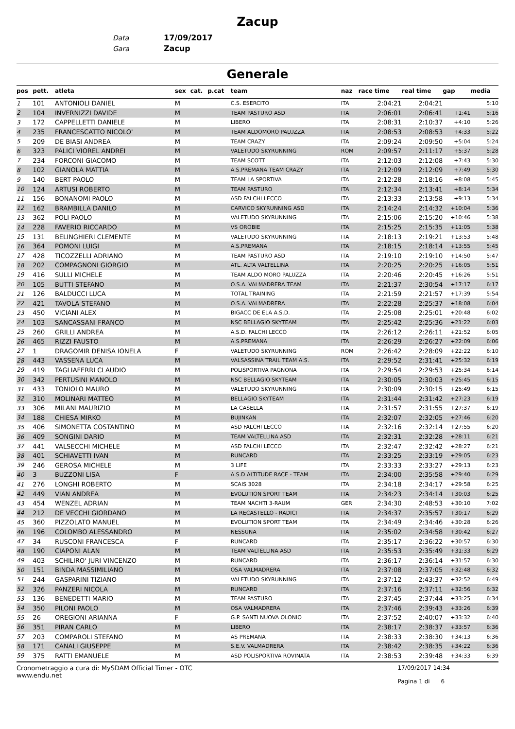Zacup
Data 17/09/2017
Gara Zacup
Generale
| pos | pett. | atleta | sex | cat. | p.cat | team | naz | race time | real time | gap | media |
| --- | --- | --- | --- | --- | --- | --- | --- | --- | --- | --- | --- |
| 1 | 101 | ANTONIOLI DANIEL | M | | | C.S. ESERCITO | ITA | 2:04:21 | 2:04:21 | | 5:10 |
| 2 | 104 | INVERNIZZI DAVIDE | M | | | TEAM PASTURO ASD | ITA | 2:06:01 | 2:06:41 | +1:41 | 5:16 |
| 3 | 172 | CAPPELLETTI DANIELE | M | | | LIBERO | ITA | 2:08:31 | 2:10:37 | +4:10 | 5:26 |
| 4 | 235 | FRANCESCATTO NICOLO' | M | | | TEAM ALDOMORO PALUZZA | ITA | 2:08:53 | 2:08:53 | +4:33 | 5:22 |
| 5 | 209 | DE BIASI ANDREA | M | | | TEAM CRAZY | ITA | 2:09:24 | 2:09:50 | +5:04 | 5:24 |
| 6 | 323 | PALICI VIOREL ANDREI | M | | | VALETUDO SKYRUNNING | ROM | 2:09:57 | 2:11:17 | +5:37 | 5:28 |
| 7 | 234 | FORCONI GIACOMO | M | | | TEAM SCOTT | ITA | 2:12:03 | 2:12:08 | +7:43 | 5:30 |
| 8 | 102 | GIANOLA MATTIA | M | | | A.S.PREMANA TEAM CRAZY | ITA | 2:12:09 | 2:12:09 | +7:49 | 5:30 |
| 9 | 140 | BERT PAOLO | M | | | TEAM LA SPORTIVA | ITA | 2:12:28 | 2:18:16 | +8:08 | 5:45 |
| 10 | 124 | ARTUSI ROBERTO | M | | | TEAM PASTURO | ITA | 2:12:34 | 2:13:41 | +8:14 | 5:34 |
| 11 | 156 | BONANOMI PAOLO | M | | | ASD FALCHI LECCO | ITA | 2:13:33 | 2:13:58 | +9:13 | 5:34 |
| 12 | 162 | BRAMBILLA DANILO | M | | | CARVICO SKYRUNNING ASD | ITA | 2:14:24 | 2:14:32 | +10:04 | 5:36 |
| 13 | 362 | POLI PAOLO | M | | | VALETUDO SKYRUNNING | ITA | 2:15:06 | 2:15:20 | +10:46 | 5:38 |
| 14 | 228 | FAVERIO RICCARDO | M | | | VS OROBIE | ITA | 2:15:25 | 2:15:35 | +11:05 | 5:38 |
| 15 | 131 | BELINGHIERI CLEMENTE | M | | | VALETUDO SKYRUNNING | ITA | 2:18:13 | 2:19:21 | +13:53 | 5:48 |
| 16 | 364 | POMONI LUIGI | M | | | A.S.PREMANA | ITA | 2:18:15 | 2:18:14 | +13:55 | 5:45 |
| 17 | 428 | TICOZZELLI ADRIANO | M | | | TEAM PASTURO ASD | ITA | 2:19:10 | 2:19:10 | +14:50 | 5:47 |
| 18 | 202 | COMPAGNONI GIORGIO | M | | | ATL. ALTA VALTELLINA | ITA | 2:20:25 | 2:20:25 | +16:05 | 5:51 |
| 19 | 416 | SULLI MICHELE | M | | | TEAM ALDO MORO PALUZZA | ITA | 2:20:46 | 2:20:45 | +16:26 | 5:51 |
| 20 | 105 | BUTTI STEFANO | M | | | O.S.A. VALMADRERA TEAM | ITA | 2:21:37 | 2:30:54 | +17:17 | 6:17 |
| 21 | 126 | BALDUCCI LUCA | M | | | TOTAL TRAINING | ITA | 2:21:59 | 2:21:57 | +17:39 | 5:54 |
| 22 | 421 | TAVOLA STEFANO | M | | | O.S.A. VALMADRERA | ITA | 2:22:28 | 2:25:37 | +18:08 | 6:04 |
| 23 | 450 | VICIANI ALEX | M | | | BIGACC DE ELA A.S.D. | ITA | 2:25:08 | 2:25:01 | +20:48 | 6:02 |
| 24 | 103 | SANCASSANI FRANCO | M | | | NSC BELLAGIO SKYTEAM | ITA | 2:25:42 | 2:25:36 | +21:22 | 6:03 |
| 25 | 260 | GRILLI ANDREA | M | | | A.S.D. FALCHI LECCO | ITA | 2:26:12 | 2:26:11 | +21:52 | 6:05 |
| 26 | 465 | RIZZI FAUSTO | M | | | A.S.PREMANA | ITA | 2:26:29 | 2:26:27 | +22:09 | 6:06 |
| 27 | 1 | DRAGOMIR DENISA IONELA | F | | | VALETUDO SKYRUNNING | ROM | 2:26:42 | 2:28:09 | +22:22 | 6:10 |
| 28 | 443 | VASSENA LUCA | M | | | VALSASSINA TRAIL TEAM A.S. | ITA | 2:29:52 | 2:31:41 | +25:32 | 6:19 |
| 29 | 419 | TAGLIAFERRI CLAUDIO | M | | | POLISPORTIVA PAGNONA | ITA | 2:29:54 | 2:29:53 | +25:34 | 6:14 |
| 30 | 342 | PERTUSINI MANOLO | M | | | NSC BELLAGIO SKYTEAM | ITA | 2:30:05 | 2:30:03 | +25:45 | 6:15 |
| 31 | 433 | TONIOLO MAURO | M | | | VALETUDO SKYRUNNING | ITA | 2:30:09 | 2:30:15 | +25:49 | 6:15 |
| 32 | 310 | MOLINARI MATTEO | M | | | BELLAGIO SKYTEAM | ITA | 2:31:44 | 2:31:42 | +27:23 | 6:19 |
| 33 | 306 | MILANI MAURIZIO | M | | | LA CASELLA | ITA | 2:31:57 | 2:31:55 | +27:37 | 6:19 |
| 34 | 188 | CHIESA MIRKO | M | | | BUJINKAN | ITA | 2:32:07 | 2:32:05 | +27:46 | 6:20 |
| 35 | 406 | SIMONETTA COSTANTINO | M | | | ASD FALCHI LECCO | ITA | 2:32:16 | 2:32:14 | +27:55 | 6:20 |
| 36 | 409 | SONGINI DARIO | M | | | TEAM VALTELLINA ASD | ITA | 2:32:31 | 2:32:28 | +28:11 | 6:21 |
| 37 | 441 | VALSECCHI MICHELE | M | | | ASD FALCHI LECCO | ITA | 2:32:47 | 2:32:42 | +28:27 | 6:21 |
| 38 | 401 | SCHIAVETTI IVAN | M | | | RUNCARD | ITA | 2:33:25 | 2:33:19 | +29:05 | 6:23 |
| 39 | 246 | GEROSA MICHELE | M | | | 3 LIFE | ITA | 2:33:33 | 2:33:27 | +29:13 | 6:23 |
| 40 | 3 | BUZZONI LISA | F | | | A.S.D ALTITUDE RACE - TEAM | ITA | 2:34:00 | 2:35:58 | +29:40 | 6:29 |
| 41 | 276 | LONGHI ROBERTO | M | | | SCAIS 3028 | ITA | 2:34:18 | 2:34:17 | +29:58 | 6:25 |
| 42 | 449 | VIAN ANDREA | M | | | EVOLUTION SPORT TEAM | ITA | 2:34:23 | 2:34:14 | +30:03 | 6:25 |
| 43 | 454 | WENZEL ADRIAN | M | | | TEAM NACHTI 3-RAUM | GER | 2:34:30 | 2:48:53 | +30:10 | 7:02 |
| 44 | 212 | DE VECCHI GIORDANO | M | | | LA RECASTELLO - RADICI | ITA | 2:34:37 | 2:35:57 | +30:17 | 6:29 |
| 45 | 360 | PIZZOLATO MANUEL | M | | | EVOLUTION SPORT TEAM | ITA | 2:34:49 | 2:34:46 | +30:28 | 6:26 |
| 46 | 196 | COLOMBO ALESSANDRO | M | | | NESSUNA | ITA | 2:35:02 | 2:34:58 | +30:42 | 6:27 |
| 47 | 34 | RUSCONI FRANCESCA | F | | | RUNCARD | ITA | 2:35:17 | 2:36:22 | +30:57 | 6:30 |
| 48 | 190 | CIAPONI ALAN | M | | | TEAM VALTELLINA ASD | ITA | 2:35:53 | 2:35:49 | +31:33 | 6:29 |
| 49 | 403 | SCHILIRO' JURI VINCENZO | M | | | RUNCARD | ITA | 2:36:17 | 2:36:14 | +31:57 | 6:30 |
| 50 | 151 | BINDA MASSIMILIANO | M | | | OSA VALMADRERA | ITA | 2:37:08 | 2:37:05 | +32:48 | 6:32 |
| 51 | 244 | GASPARINI TIZIANO | M | | | VALETUDO SKYRUNNING | ITA | 2:37:12 | 2:43:37 | +32:52 | 6:49 |
| 52 | 326 | PANZERI NICOLA | M | | | RUNCARD | ITA | 2:37:16 | 2:37:11 | +32:56 | 6:32 |
| 53 | 136 | BENEDETTI MARIO | M | | | TEAM PASTURO | ITA | 2:37:45 | 2:37:44 | +33:25 | 6:34 |
| 54 | 350 | PILONI PAOLO | M | | | OSA VALMADRERA | ITA | 2:37:46 | 2:39:43 | +33:26 | 6:39 |
| 55 | 26 | OREGIONI ARIANNA | F | | | G.P. SANTI NUOVA OLONIO | ITA | 2:37:52 | 2:40:07 | +33:32 | 6:40 |
| 56 | 351 | PIRAN CARLO | M | | | LIBERO | ITA | 2:38:17 | 2:38:37 | +33:57 | 6:36 |
| 57 | 203 | COMPAROLI STEFANO | M | | | AS PREMANA | ITA | 2:38:33 | 2:38:30 | +34:13 | 6:36 |
| 58 | 171 | CANALI GIUSEPPE | M | | | S.E.V. VALMADRERA | ITA | 2:38:42 | 2:38:35 | +34:22 | 6:36 |
| 59 | 375 | RATTI EMANUELE | M | | | ASD POLISPORTIVA ROVINATA | ITA | 2:38:53 | 2:39:48 | +34:33 | 6:39 |
Cronometraggio a cura di: MySDAM Official Timer - OTC
www.endu.net
17/09/2017 14:34
Pagina 1 di 6